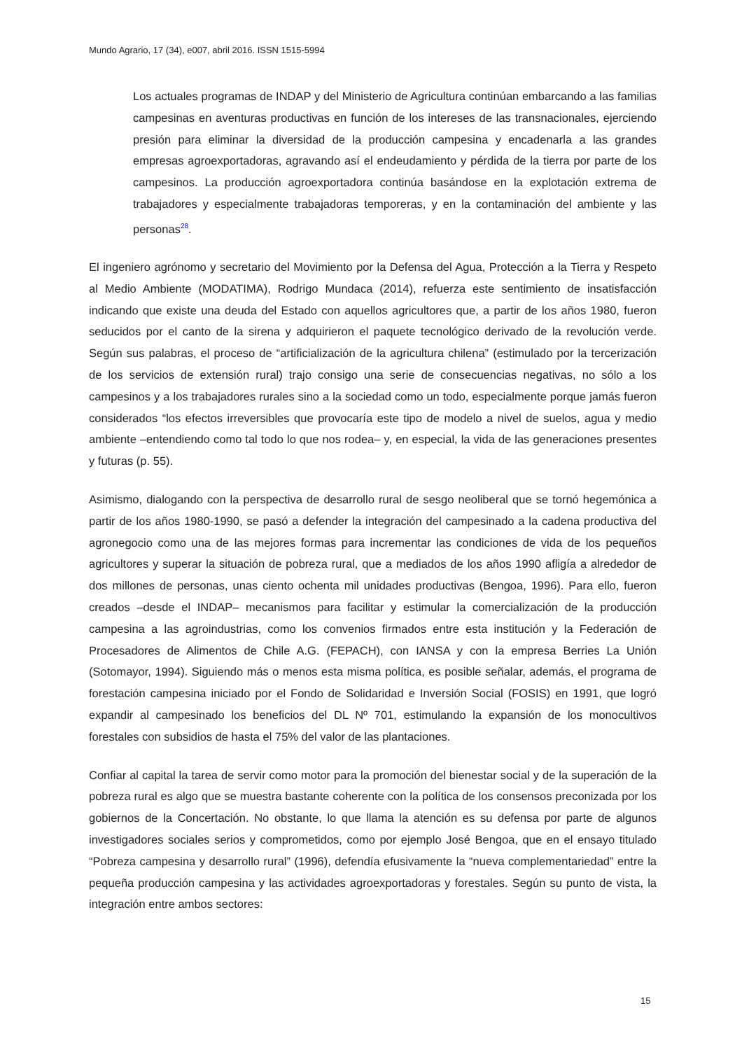Mundo Agrario, 17 (34), e007, abril 2016. ISSN 1515-5994
Los actuales programas de INDAP y del Ministerio de Agricultura continúan embarcando a las familias campesinas en aventuras productivas en función de los intereses de las transnacionales, ejerciendo presión para eliminar la diversidad de la producción campesina y encadenarla a las grandes empresas agroexportadoras, agravando así el endeudamiento y pérdida de la tierra por parte de los campesinos. La producción agroexportadora continúa basándose en la explotación extrema de trabajadores y especialmente trabajadoras temporeras, y en la contaminación del ambiente y las personas<sup>28</sup>.
El ingeniero agrónomo y secretario del Movimiento por la Defensa del Agua, Protección a la Tierra y Respeto al Medio Ambiente (MODATIMA), Rodrigo Mundaca (2014), refuerza este sentimiento de insatisfacción indicando que existe una deuda del Estado con aquellos agricultores que, a partir de los años 1980, fueron seducidos por el canto de la sirena y adquirieron el paquete tecnológico derivado de la revolución verde. Según sus palabras, el proceso de “artificialización de la agricultura chilena” (estimulado por la tercerización de los servicios de extensión rural) trajo consigo una serie de consecuencias negativas, no sólo a los campesinos y a los trabajadores rurales sino a la sociedad como un todo, especialmente porque jamás fueron considerados “los efectos irreversibles que provocaría este tipo de modelo a nivel de suelos, agua y medio ambiente –entendiendo como tal todo lo que nos rodea– y, en especial, la vida de las generaciones presentes y futuras (p. 55).
Asimismo, dialogando con la perspectiva de desarrollo rural de sesgo neoliberal que se tornó hegemónica a partir de los años 1980-1990, se pasó a defender la integración del campesinado a la cadena productiva del agronegocio como una de las mejores formas para incrementar las condiciones de vida de los pequeños agricultores y superar la situación de pobreza rural, que a mediados de los años 1990 afligía a alrededor de dos millones de personas, unas ciento ochenta mil unidades productivas (Bengoa, 1996). Para ello, fueron creados –desde el INDAP– mecanismos para facilitar y estimular la comercialización de la producción campesina a las agroindustrias, como los convenios firmados entre esta institución y la Federación de Procesadores de Alimentos de Chile A.G. (FEPACH), con IANSA y con la empresa Berries La Unión (Sotomayor, 1994). Siguiendo más o menos esta misma política, es posible señalar, además, el programa de forestación campesina iniciado por el Fondo de Solidaridad e Inversión Social (FOSIS) en 1991, que logró expandir al campesinado los beneficios del DL Nº 701, estimulando la expansión de los monocultivos forestales con subsidios de hasta el 75% del valor de las plantaciones.
Confiar al capital la tarea de servir como motor para la promoción del bienestar social y de la superación de la pobreza rural es algo que se muestra bastante coherente con la política de los consensos preconizada por los gobiernos de la Concertación. No obstante, lo que llama la atención es su defensa por parte de algunos investigadores sociales serios y comprometidos, como por ejemplo José Bengoa, que en el ensayo titulado “Pobreza campesina y desarrollo rural” (1996), defendía efusivamente la “nueva complementariedad” entre la pequeña producción campesina y las actividades agroexportadoras y forestales. Según su punto de vista, la integración entre ambos sectores:
15